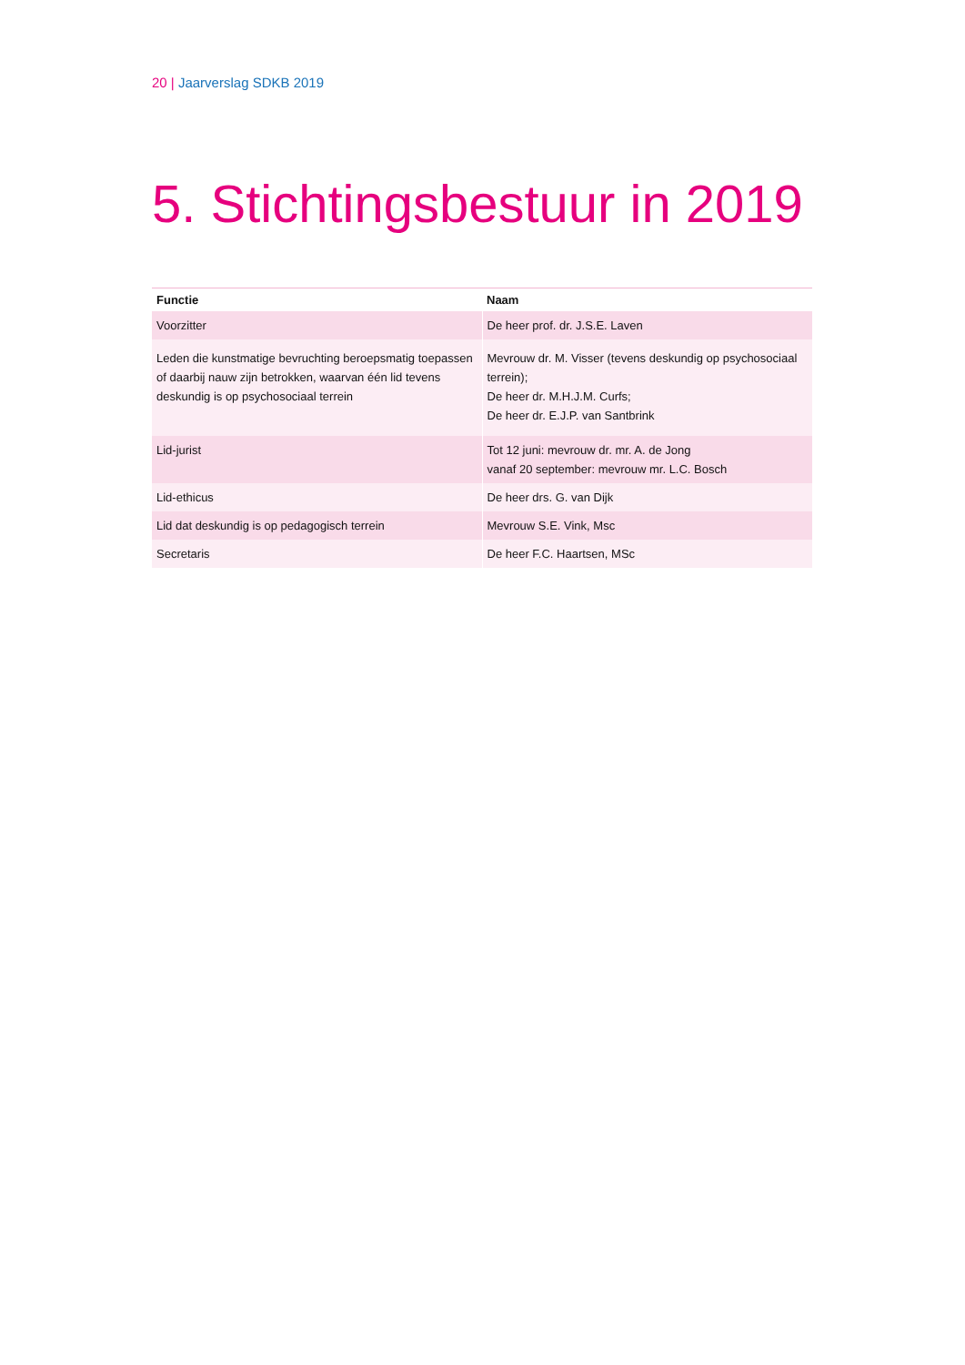20 | Jaarverslag SDKB 2019
5. Stichtingsbestuur in 2019
| Functie | Naam |
| --- | --- |
| Voorzitter | De heer prof. dr. J.S.E. Laven |
| Leden die kunstmatige bevruchting beroepsmatig toepassen of daarbij nauw zijn betrokken, waarvan één lid tevens deskundig is op psychosociaal terrein | Mevrouw dr. M. Visser (tevens deskundig op psychosociaal terrein); De heer dr. M.H.J.M. Curfs; De heer dr. E.J.P. van Santbrink |
| Lid-jurist | Tot 12 juni: mevrouw dr. mr. A. de Jong vanaf 20 september: mevrouw mr. L.C. Bosch |
| Lid-ethicus | De heer drs. G. van Dijk |
| Lid dat deskundig is op pedagogisch terrein | Mevrouw S.E. Vink, Msc |
| Secretaris | De heer F.C. Haartsen, MSc |